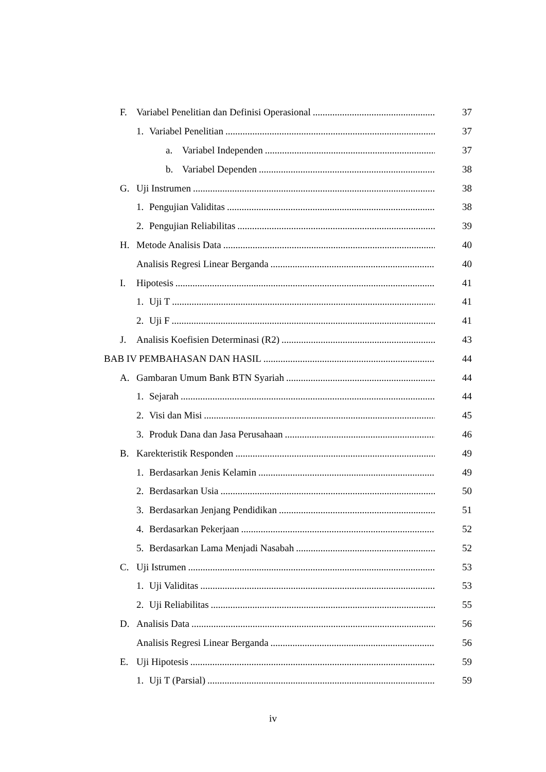F. Variabel Penelitian dan Definisi Operasional 37
1. Variabel Penelitian 37
a. Variabel Independen 37
b. Variabel Dependen 38
G. Uji Instrumen 38
1. Pengujian Validitas 38
2. Pengujian Reliabilitas 39
H. Metode Analisis Data 40
Analisis Regresi Linear Berganda 40
I. Hipotesis 41
1. Uji T 41
2. Uji F 41
J. Analisis Koefisien Determinasi (R2) 43
BAB IV PEMBAHASAN DAN HASIL 44
A. Gambaran Umum Bank BTN Syariah 44
1. Sejarah 44
2. Visi dan Misi 45
3. Produk Dana dan Jasa Perusahaan 46
B. Karekteristik Responden 49
1. Berdasarkan Jenis Kelamin 49
2. Berdasarkan Usia 50
3. Berdasarkan Jenjang Pendidikan 51
4. Berdasarkan Pekerjaan 52
5. Berdasarkan Lama Menjadi Nasabah 52
C. Uji Istrumen 53
1. Uji Validitas 53
2. Uji Reliabilitas 55
D. Analisis Data 56
Analisis Regresi Linear Berganda 56
E. Uji Hipotesis 59
1. Uji T (Parsial) 59
iv